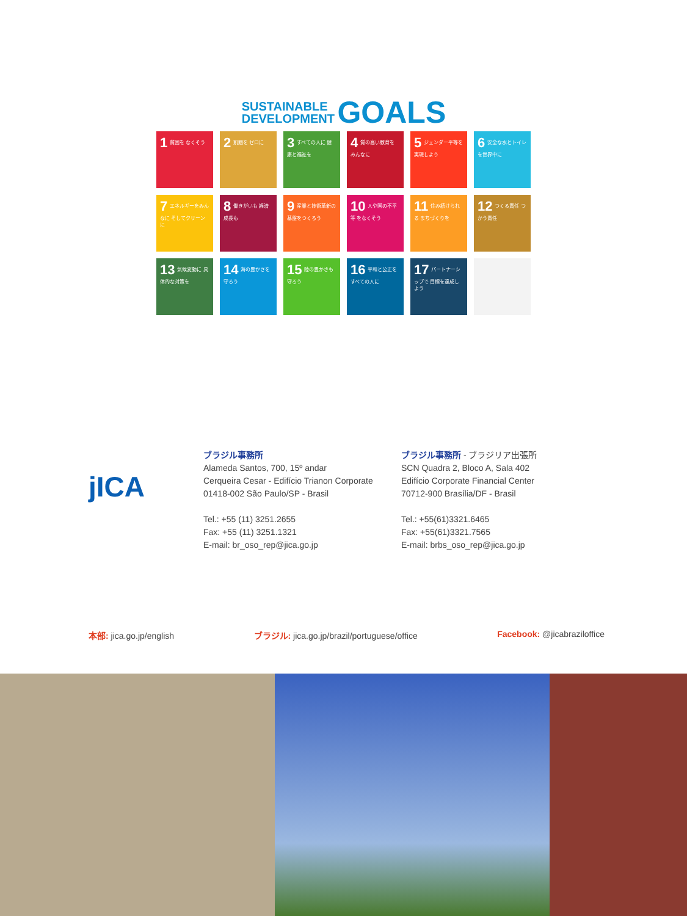SUSTAINABLE
DEVELOPMENT GOALS
1 貧困を なくそう
2 飢餓を ゼロに
3 すべての人に 健康と福祉を
4 質の高い教育を みんなに
5 ジェンダー平等を 実現しよう
6 安全な水とトイレ を世界中に
7 エネルギーをみんなに そしてクリーンに
8 働きがいも 経済成長も
9 産業と技術革新の 基盤をつくろう
10 人や国の不平等 をなくそう
11 住み続けられる まちづくりを
12 つくる責任 つかう責任
13 気候変動に 具体的な対策を
14 海の豊かさを 守ろう
15 陸の豊かさも 守ろう
16 平和と公正を すべての人に
17 パートナーシップで 目標を達成しよう
jICA
ブラジル事務所
Alameda Santos, 700, 15º andar
Cerqueira Cesar - Edifício Trianon Corporate
01418-002 São Paulo/SP - Brasil
Tel.: +55 (11) 3251.2655
Fax: +55 (11) 3251.1321
E-mail: br_oso_rep@jica.go.jp
ブラジル事務所 - ブラジリア出張所
SCN Quadra 2, Bloco A, Sala 402
Edifício Corporate Financial Center
70712-900 Brasília/DF - Brasil
Tel.: +55(61)3321.6465
Fax: +55(61)3321.7565
E-mail: brbs_oso_rep@jica.go.jp
本部: jica.go.jp/english ブラジル: jica.go.jp/brazil/portuguese/office Facebook: @jicabraziloffice